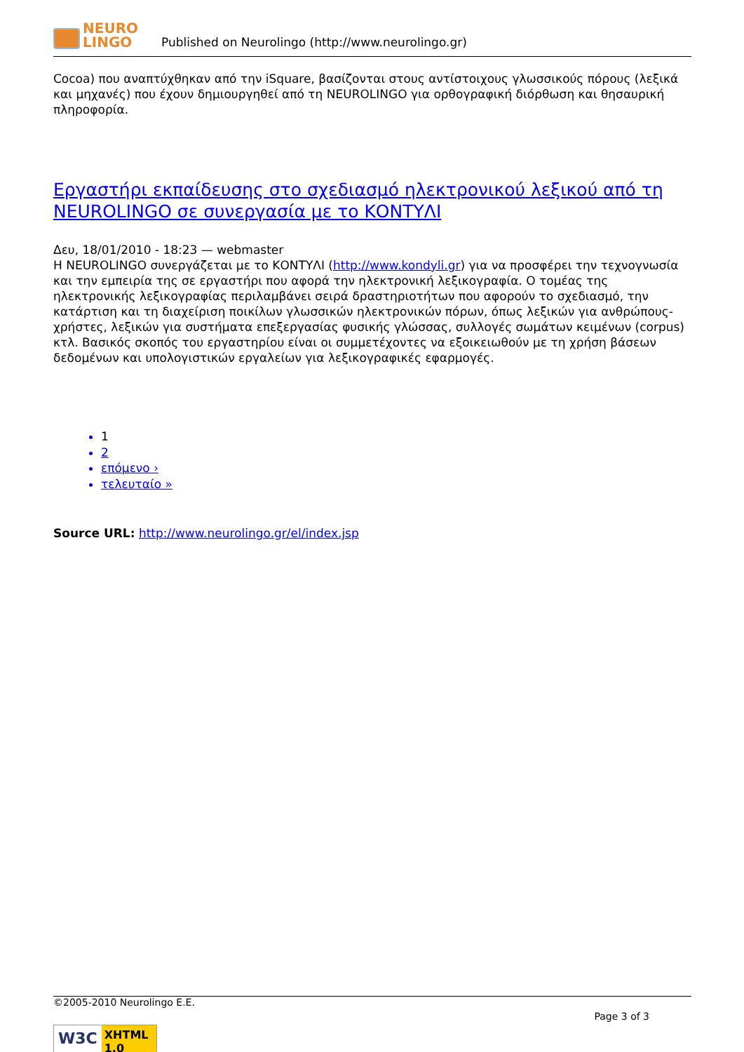NEURO
LINGO
Published on Neurolingo (http://www.neurolingo.gr)
Cocoa) που αναπτύχθηκαν από την iSquare, βασίζονται στους αντίστοιχους γλωσσικούς πόρους (λεξικά και μηχανές) που έχουν δημιουργηθεί από τη NEUROLINGO για ορθογραφική διόρθωση και θησαυρική πληροφορία.
Εργαστήρι εκπαίδευσης στο σχεδιασμό ηλεκτρονικού λεξικού από τη NEUROLINGO σε συνεργασία με το ΚΟΝΤΥΛΙ
Δευ, 18/01/2010 - 18:23 — webmaster
Η NEUROLINGO συνεργάζεται με το ΚΟΝΤΥΛΙ (http://www.kondyli.gr) για να προσφέρει την τεχνογνωσία και την εμπειρία της σε εργαστήρι που αφορά την ηλεκτρονική λεξικογραφία. Ο τομέας της ηλεκτρονικής λεξικογραφίας περιλαμβάνει σειρά δραστηριοτήτων που αφορούν το σχεδιασμό, την κατάρτιση και τη διαχείριση ποικίλων γλωσσικών ηλεκτρονικών πόρων, όπως λεξικών για ανθρώπους-χρήστες, λεξικών για συστήματα επεξεργασίας φυσικής γλώσσας, συλλογές σωμάτων κειμένων (corpus) κτλ. Βασικός σκοπός του εργαστηρίου είναι οι συμμετέχοντες να εξοικειωθούν με τη χρήση βάσεων δεδομένων και υπολογιστικών εργαλείων για λεξικογραφικές εφαρμογές.
1
2
επόμενο ›
τελευταίο »
Source URL: http://www.neurolingo.gr/el/index.jsp
©2005-2010 Neurolingo E.E.
Page 3 of 3
W3C XHTML 1.0